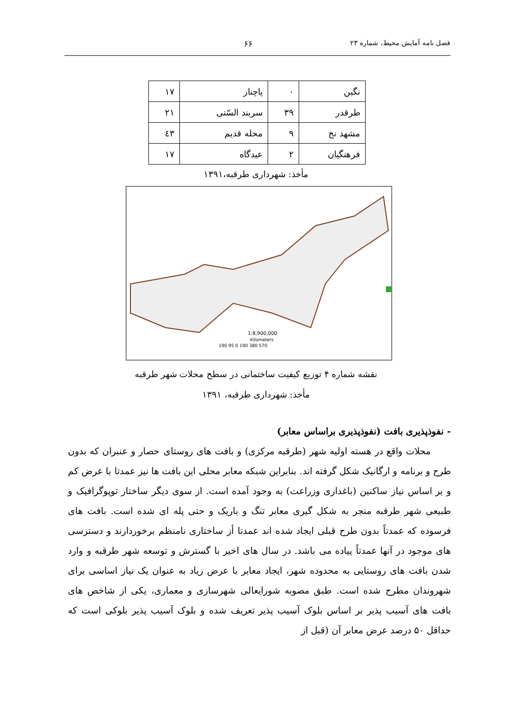فصل نامه آمایش محیط، شماره ۲۳ ۶۶
| نگین | ۰ | پاچنار | ۱۷ |
| طرقدر | ۳۹ | سربند السّتی | ۲۱ |
| مشهد نخ | ۹ | محله قدیم | ٤۳ |
| فرهنگیان | ۲ | عیدگاه | ۱۷ |
مأخذ: شهرداری طرقبه،۱۳۹۱
1:8,900,000
Kilometers
190 95 0 190 380 570
نقشه شماره ۴ توزیع کیفیت ساختمانی در سطح محلات شهر طرقبه
مأخذ: شهرداری طرقبه، ۱۳۹۱
- نفوذپذیری بافت (نفوذپذیری براساس معابر)
محلات واقع در هسته اولیه شهر (طرقبه مرکزی) و بافت های روستای حصار و عنبران که بدون طرح و برنامه و ارگانیک شکل گرفته اند. بنابراین شبکه معابر محلی این بافت ها نیز عمدتا با عرض کم و بر اساس نیاز ساکنین (باغداری وزراعت) به وجود آمده است. از سوی دیگر ساختار توپوگرافیک و طبیعی شهر طرقبه منجر به شکل گیری معابر تنگ و باریک و حتی پله ای شده است. بافت های فرسوده که عمدتاً بدون طرح قبلی ایجاد شده اند عمدتا أز ساختاری نامنظم برخوردارند و دسترسی های موجود در آنها عمدتاً پیاده می باشد. در سال های اخیر با گسترش و توسعه شهر طرقبه و وارد شدن بافت های روستایی به محدوده شهر، ایجاد معابر با عرض زیاد به عنوان یک نیاز اساسی برای شهروندان مطرح شده است. طبق مصوبه شورایعالی شهرسازی و معماری، یکی از شاخص های بافت های آسیب پذیر بر اساس بلوک آسیب پذیر تعریف شده و بلوک آسیب پذیر بلوکی است که حداقل ۵۰ درصد عرض معابر آن (قبل از